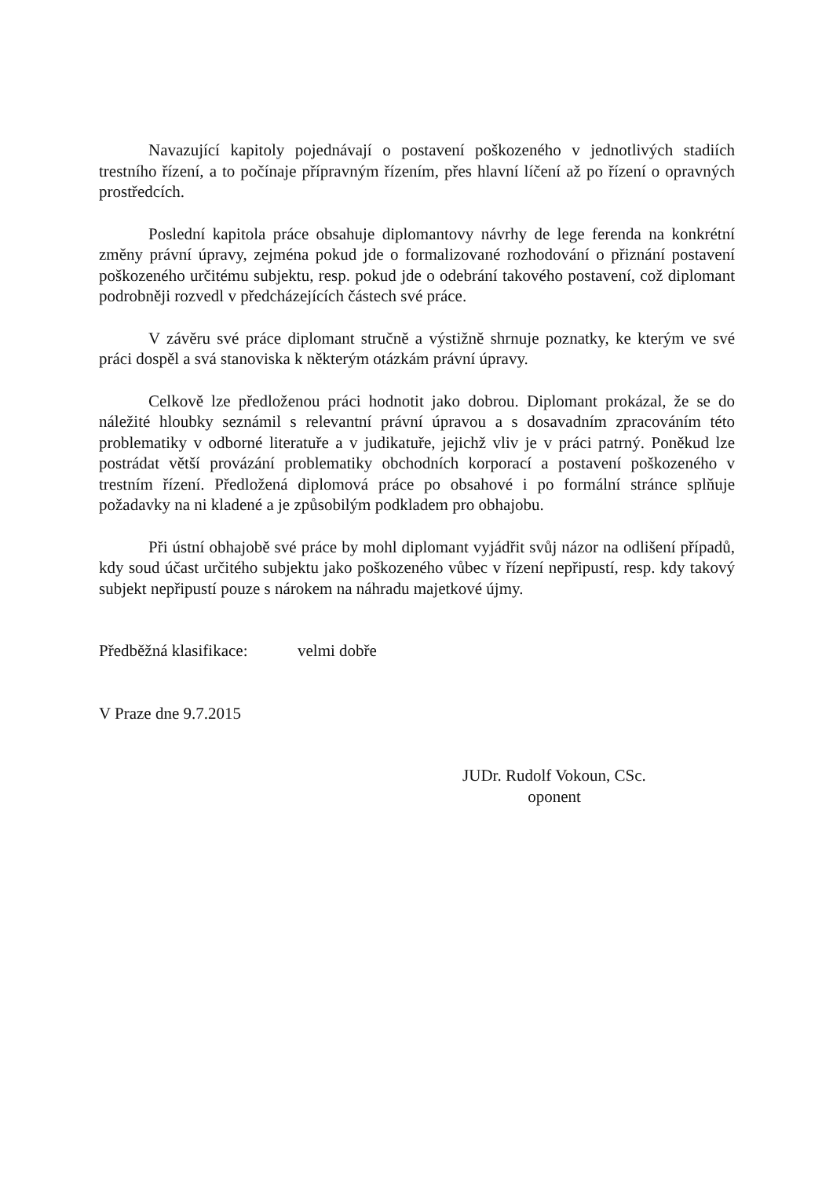Navazující kapitoly pojednávají o postavení poškozeného v jednotlivých stadiích trestního řízení, a to počínaje přípravným řízením, přes hlavní líčení až po řízení o opravných prostředcích.
Poslední kapitola práce obsahuje diplomantovy návrhy de lege ferenda na konkrétní změny právní úpravy, zejména pokud jde o formalizované rozhodování o přiznání postavení poškozeného určitému subjektu, resp. pokud jde o odebrání takového postavení, což diplomant podrobněji rozvedl v předcházejících částech své práce.
V závěru své práce diplomant stručně a výstižně shrnuje poznatky, ke kterým ve své práci dospěl a svá stanoviska k některým otázkám právní úpravy.
Celkově lze předloženou práci hodnotit jako dobrou. Diplomant prokázal, že se do náležité hloubky seznámil s relevantní právní úpravou a s dosavadním zpracováním této problematiky v odborné literatuře a v judikatuře, jejichž vliv je v práci patrný. Poněkud lze postrádat větší provázání problematiky obchodních korporací a postavení poškozeného v trestním řízení. Předložená diplomová práce po obsahové i po formální stránce splňuje požadavky na ni kladené a je způsobilým podkladem pro obhajobu.
Při ústní obhajobě své práce by mohl diplomant vyjádřit svůj názor na odlišení případů, kdy soud účast určitého subjektu jako poškozeného vůbec v řízení nepřipustí, resp. kdy takový subjekt nepřipustí pouze s nárokem na náhradu majetkové újmy.
Předběžná klasifikace: velmi dobře
V Praze dne 9.7.2015
JUDr. Rudolf Vokoun, CSc.
oponent